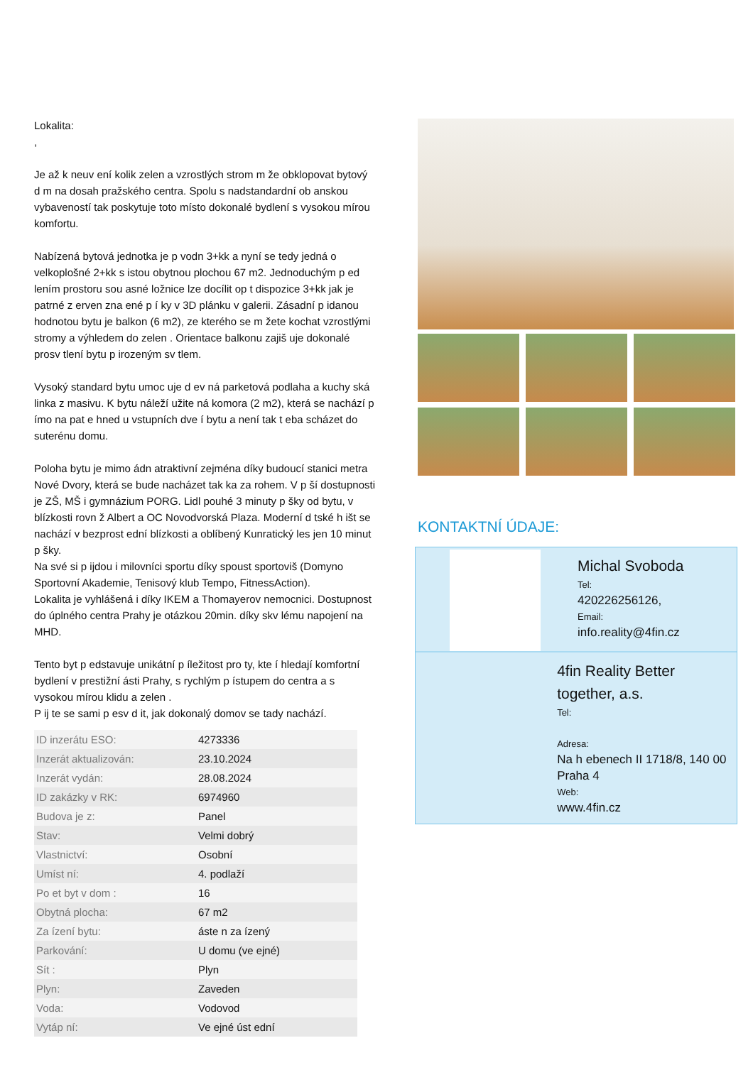Lokalita:
,
Je až k neuv ení kolik zelen a vzrostlých strom m že obklopovat bytový d m na dosah pražského centra. Spolu s nadstandardní ob anskou vybaveností tak poskytuje toto místo dokonalé bydlení s vysokou mírou komfortu.
Nabízená bytová jednotka je p vodn 3+kk a nyní se tedy jedná o velkoplošné 2+kk s istou obytnou plochou 67 m2. Jednoduchým p ed lením prostoru sou asné ložnice lze docílit op t dispozice 3+kk jak je patrné z erven zna ené p í ky v 3D plánku v galerii. Zásadní p idanou hodnotou bytu je balkon (6 m2), ze kterého se m žete kochat vzrostlými stromy a výhledem do zelen . Orientace balkonu zajiš uje dokonalé prosv tlení bytu p irozeným sv tlem.
Vysoký standard bytu umoc uje d ev ná parketová podlaha a kuchy ská linka z masivu. K bytu náleží užite ná komora (2 m2), která se nachází p ímo na pat e hned u vstupních dve í bytu a není tak t eba scházet do suterénu domu.
Poloha bytu je mimo ádn atraktivní zejména díky budoucí stanici metra Nové Dvory, která se bude nacházet tak ka za rohem. V p ší dostupnosti je ZŠ, MŠ i gymnázium PORG. Lidl pouhé 3 minuty p šky od bytu, v blízkosti rovn ž Albert a OC Novodvorská Plaza. Moderní d tské h išt se nachází v bezprost ední blízkosti a oblíbený Kunratický les jen 10 minut p šky.
Na své si p ijdou i milovníci sportu díky spoust sportoviš (Domyno Sportovní Akademie, Tenisový klub Tempo, FitnessAction).
Lokalita je vyhlášená i díky IKEM a Thomayerov nemocnici. Dostupnost do úplného centra Prahy je otázkou 20min. díky skv lému napojení na MHD.
Tento byt p edstavuje unikátní p íležitost pro ty, kte í hledají komfortní bydlení v prestižní ásti Prahy, s rychlým p ístupem do centra a s vysokou mírou klidu a zelen .
P ij te se sami p esv d it, jak dokonalý domov se tady nachází.
| ID inzerátu ESO: | 4273336 |
| Inzerát aktualizován: | 23.10.2024 |
| Inzerát vydán: | 28.08.2024 |
| ID zakázky v RK: | 6974960 |
| Budova je z: | Panel |
| Stav: | Velmi dobrý |
| Vlastnictví: | Osobní |
| Umíst ní: | 4. podlaží |
| Po et byt v dom : | 16 |
| Obytná plocha: | 67 m2 |
| Za ízení bytu: | áste n za ízený |
| Parkování: | U domu (ve ejné) |
| Sít : | Plyn |
| Plyn: | Zaveden |
| Voda: | Vodovod |
| Vytáp ní: | Ve ejné úst ední |
KONTAKTNÍ ÚDAJE:
Michal Svoboda
Tel:
420226256126,
Email:
info.reality@4fin.cz
4fin Reality Better together, a.s.
Tel:
Adresa:
Na h ebenech II 1718/8, 140 00 Praha 4
Web:
www.4fin.cz